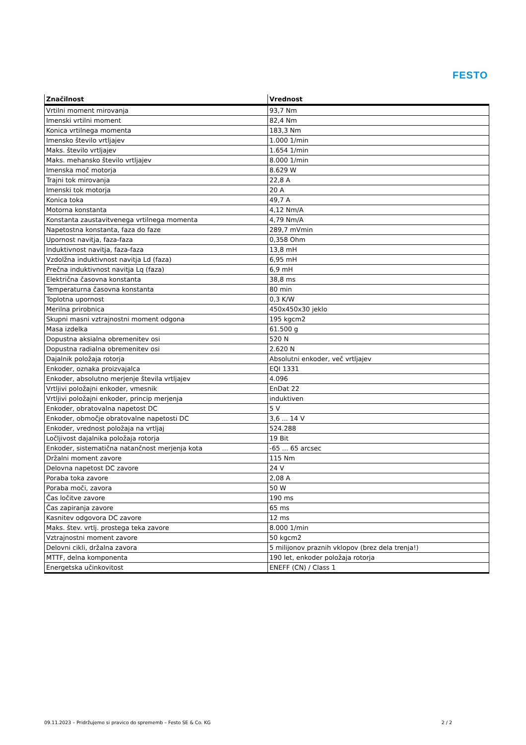FESTO
| Značilnost | Vrednost |
| --- | --- |
| Vrtilni moment mirovanja | 93,7 Nm |
| Imenski vrtilni moment | 82,4 Nm |
| Konica vrtilnega momenta | 183,3 Nm |
| Imensko število vrtljajev | 1.000 1/min |
| Maks. število vrtljajev | 1.654 1/min |
| Maks. mehansko število vrtljajev | 8.000 1/min |
| Imenska moč motorja | 8.629 W |
| Trajni tok mirovanja | 22,8 A |
| Imenski tok motorja | 20 A |
| Konica toka | 49,7 A |
| Motorna konstanta | 4,12 Nm/A |
| Konstanta zaustavitvenega vrtilnega momenta | 4,79 Nm/A |
| Napetostna konstanta, faza do faze | 289,7 mVmin |
| Upornost navitja, faza-faza | 0,358 Ohm |
| Induktivnost navitja, faza-faza | 13,8 mH |
| Vzdolžna induktivnost navitja Ld (faza) | 6,95 mH |
| Prečna induktivnost navitja Lq (faza) | 6,9 mH |
| Električna časovna konstanta | 38,8 ms |
| Temperaturna časovna konstanta | 80 min |
| Toplotna upornost | 0,3 K/W |
| Merilna prirobnica | 450x450x30 jeklo |
| Skupni masni vztrajnostni moment odgona | 195 kgcm2 |
| Masa izdelka | 61.500 g |
| Dopustna aksialna obremenitev osi | 520 N |
| Dopustna radialna obremenitev osi | 2.620 N |
| Dajalnik položaja rotorja | Absolutni enkoder, več vrtljajev |
| Enkoder, oznaka proizvajalca | EQI 1331 |
| Enkoder, absolutno merjenje števila vrtljajev | 4.096 |
| Vrtljivi položajni enkoder, vmesnik | EnDat 22 |
| Vrtljivi položajni enkoder, princip merjenja | induktiven |
| Enkoder, obratovalna napetost DC | 5 V |
| Enkoder, območje obratovalne napetosti DC | 3,6 ... 14 V |
| Enkoder, vrednost položaja na vrtljaj | 524.288 |
| Ločljivost dajalnika položaja rotorja | 19 Bit |
| Enkoder, sistematična natančnost merjenja kota | -65 ... 65 arcsec |
| Držalni moment zavore | 115 Nm |
| Delovna napetost DC zavore | 24 V |
| Poraba toka zavore | 2,08 A |
| Poraba moči, zavora | 50 W |
| Čas ločitve zavore | 190 ms |
| Čas zapiranja zavore | 65 ms |
| Kasnitev odgovora DC zavore | 12 ms |
| Maks. štev. vrtlj. prostega teka zavore | 8.000 1/min |
| Vztrajnostni moment zavore | 50 kgcm2 |
| Delovni cikli, držalna zavora | 5 milijonov praznih vklopov (brez dela trenja!) |
| MTTF, delna komponenta | 190 let, enkoder položaja rotorja |
| Energetska učinkovitost | ENEFF (CN) / Class 1 |
09.11.2023 – Pridržujemo si pravico do sprememb – Festo SE & Co. KG 2 / 2